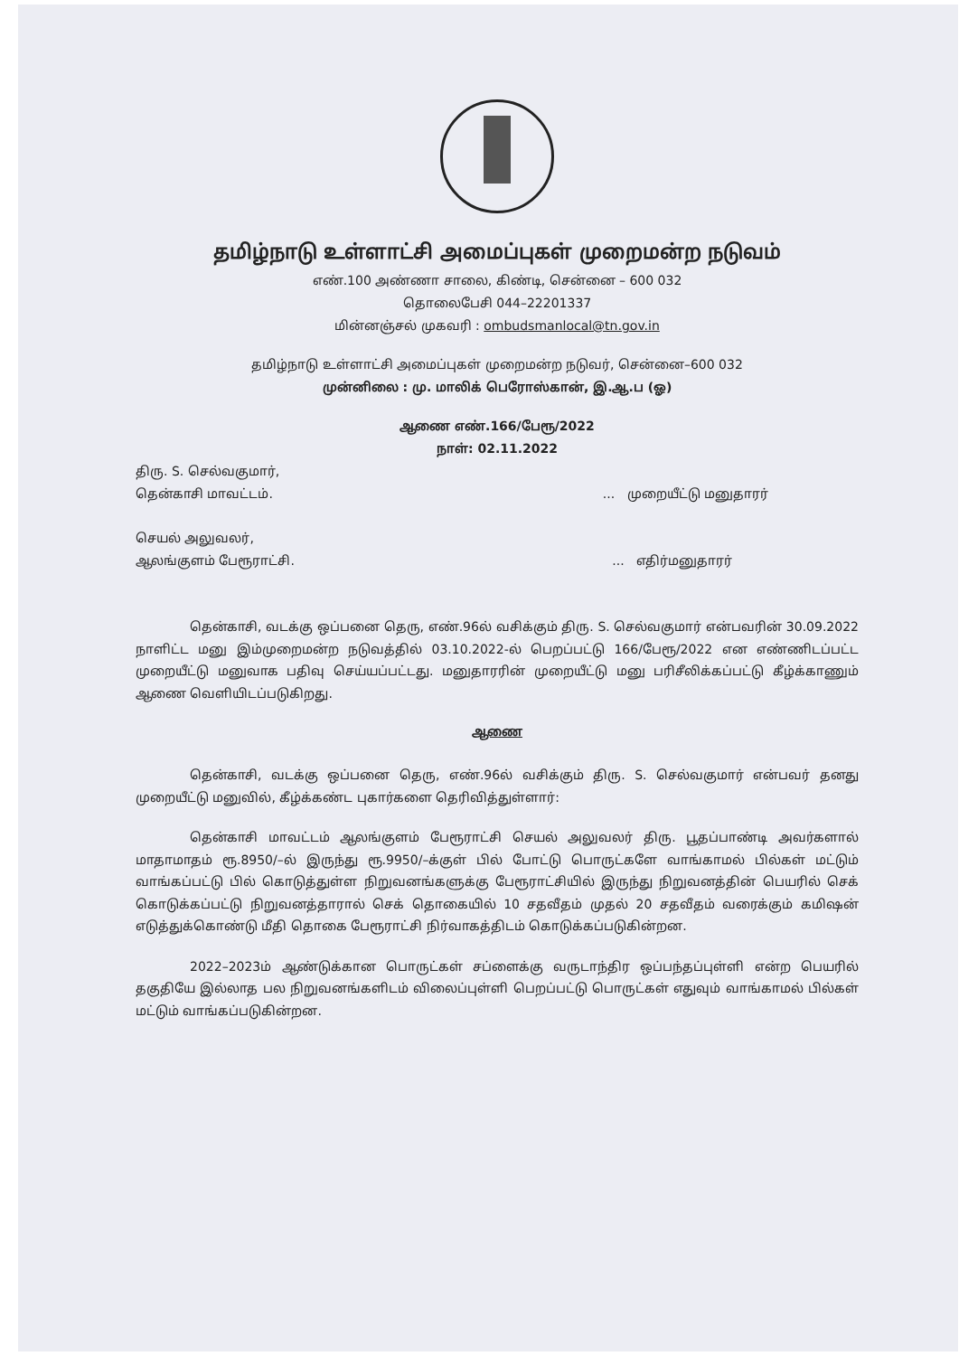தமிழ்நாடு உள்ளாட்சி அமைப்புகள் முறைமன்ற நடுவம்
எண்.100 அண்ணா சாலை, கிண்டி, சென்னை – 600 032
தொலைபேசி 044–22201337
மின்னஞ்சல் முகவரி : ombudsmanlocal@tn.gov.in
தமிழ்நாடு உள்ளாட்சி அமைப்புகள் முறைமன்ற நடுவர், சென்னை–600 032
முன்னிலை : மு. மாலிக் பெரோஸ்கான், இ.ஆ.ப (ஓ)
ஆணை எண்.166/பேரூ/2022
நாள்: 02.11.2022
திரு. S. செல்வகுமார்,
தென்காசி மாவட்டம்.... முறையீட்டு மனுதாரர்
செயல் அலுவலர்,
ஆலங்குளம் பேரூராட்சி.... எதிர்மனுதாரர்
தென்காசி, வடக்கு ஒப்பனை தெரு, எண்.96ல் வசிக்கும் திரு. S. செல்வகுமார் என்பவரின் 30.09.2022 நாளிட்ட மனு இம்முறைமன்ற நடுவத்தில் 03.10.2022-ல் பெறப்பட்டு 166/பேரூ/2022 என எண்ணிடப்பட்ட முறையீட்டு மனுவாக பதிவு செய்யப்பட்டது. மனுதாரரின் முறையீட்டு மனு பரிசீலிக்கப்பட்டு கீழ்க்காணும் ஆணை வெளியிடப்படுகிறது.
ஆணை
தென்காசி, வடக்கு ஒப்பனை தெரு, எண்.96ல் வசிக்கும் திரு. S. செல்வகுமார் என்பவர் தனது முறையீட்டு மனுவில், கீழ்க்கண்ட புகார்களை தெரிவித்துள்ளார்:
தென்காசி மாவட்டம் ஆலங்குளம் பேரூராட்சி செயல் அலுவலர் திரு. பூதப்பாண்டி அவர்களால் மாதாமாதம் ரூ.8950/–ல் இருந்து ரூ.9950/–க்குள் பில் போட்டு பொருட்களே வாங்காமல் பில்கள் மட்டும் வாங்கப்பட்டு பில் கொடுத்துள்ள நிறுவனங்களுக்கு பேரூராட்சியில் இருந்து நிறுவனத்தின் பெயரில் செக் கொடுக்கப்பட்டு நிறுவனத்தாரால் செக் தொகையில் 10 சதவீதம் முதல் 20 சதவீதம் வரைக்கும் கமிஷன் எடுத்துக்கொண்டு மீதி தொகை பேரூராட்சி நிர்வாகத்திடம் கொடுக்கப்படுகின்றன.
2022–2023ம் ஆண்டுக்கான பொருட்கள் சப்ளைக்கு வருடாந்திர ஒப்பந்தப்புள்ளி என்ற பெயரில் தகுதியே இல்லாத பல நிறுவனங்களிடம் விலைப்புள்ளி பெறப்பட்டு பொருட்கள் எதுவும் வாங்காமல் பில்கள் மட்டும் வாங்கப்படுகின்றன.